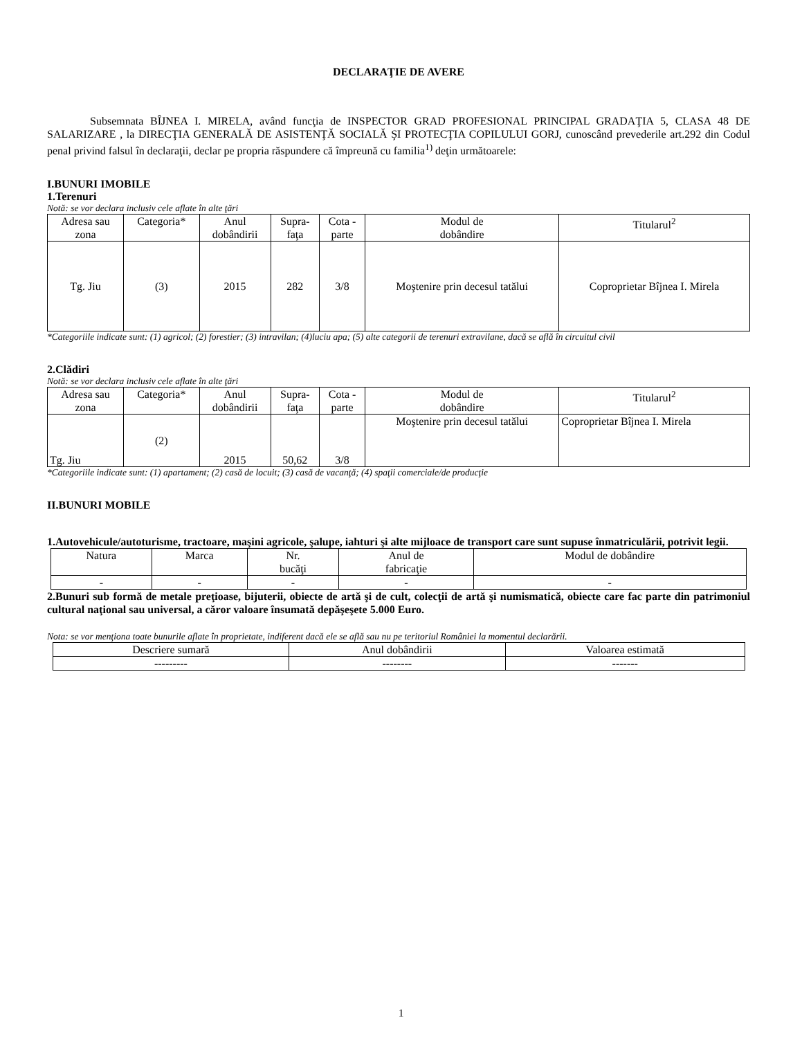DECLARAŢIE DE AVERE
Subsemnata BÎJNEA I. MIRELA, având funcţia de INSPECTOR GRAD PROFESIONAL PRINCIPAL GRADAŢIA 5, CLASA 48 DE SALARIZARE , la DIRECŢIA GENERALĂ DE ASISTENŢĂ SOCIALĂ ŞI PROTECŢIA COPILULUI GORJ, cunoscând prevederile art.292 din Codul penal privind falsul în declaraţii, declar pe propria răspundere că împreună cu familia<sup>1)</sup> deţin următoarele:
I.BUNURI IMOBILE
1.Terenuri
Notă: se vor declara inclusiv cele aflate în alte ţări
| Adresa sau zona | Categoria* | Anul dobândirii | Supra- faţa | Cota - parte | Modul de dobândire | Titularul<sup>2</sup> |
| --- | --- | --- | --- | --- | --- | --- |
| Tg. Jiu | (3) | 2015 | 282 | 3/8 | Moştenire prin decesul tatălui | Coproprietar Bîjnea I. Mirela |
*Categoriile indicate sunt: (1) agricol; (2) forestier; (3) intravilan; (4)luciu apa; (5) alte categorii de terenuri extravilane, dacă se află în circuitul civil
2.Clădiri
Notă: se vor declara inclusiv cele aflate în alte ţări
| Adresa sau zona | Categoria* | Anul dobândirii | Supra- faţa | Cota - parte | Modul de dobândire | Titularul<sup>2</sup> |
| --- | --- | --- | --- | --- | --- | --- |
| Tg. Jiu | (2) | 2015 | 50,62 | 3/8 | Moştenire prin decesul tatălui | Coproprietar Bîjnea I. Mirela |
*Categoriile indicate sunt: (1) apartament; (2) casă de locuit; (3) casă de vacanţă; (4) spaţii comerciale/de producţie
II.BUNURI MOBILE
1.Autovehicule/autoturisme, tractoare, maşini agricole, şalupe, iahturi şi alte mijloace de transport care sunt supuse înmatriculării, potrivit legii.
| Natura | Marca | Nr. bucăţi | Anul de fabricaţie | Modul de dobândire |
| --- | --- | --- | --- | --- |
| - | - | - | - | - |
2.Bunuri sub formă de metale preţioase, bijuterii, obiecte de artă şi de cult, colecţii de artă şi numismatică, obiecte care fac parte din patrimoniul cultural naţional sau universal, a căror valoare însumată depăşeşete 5.000 Euro.
Nota: se vor menţiona toate bunurile aflate în proprietate, indiferent dacă ele se află sau nu pe teritoriul României la momentul declarării.
| Descriere sumară | Anul dobândirii | Valoarea estimată |
| --- | --- | --- |
| --------- | -------- | ------- |
1